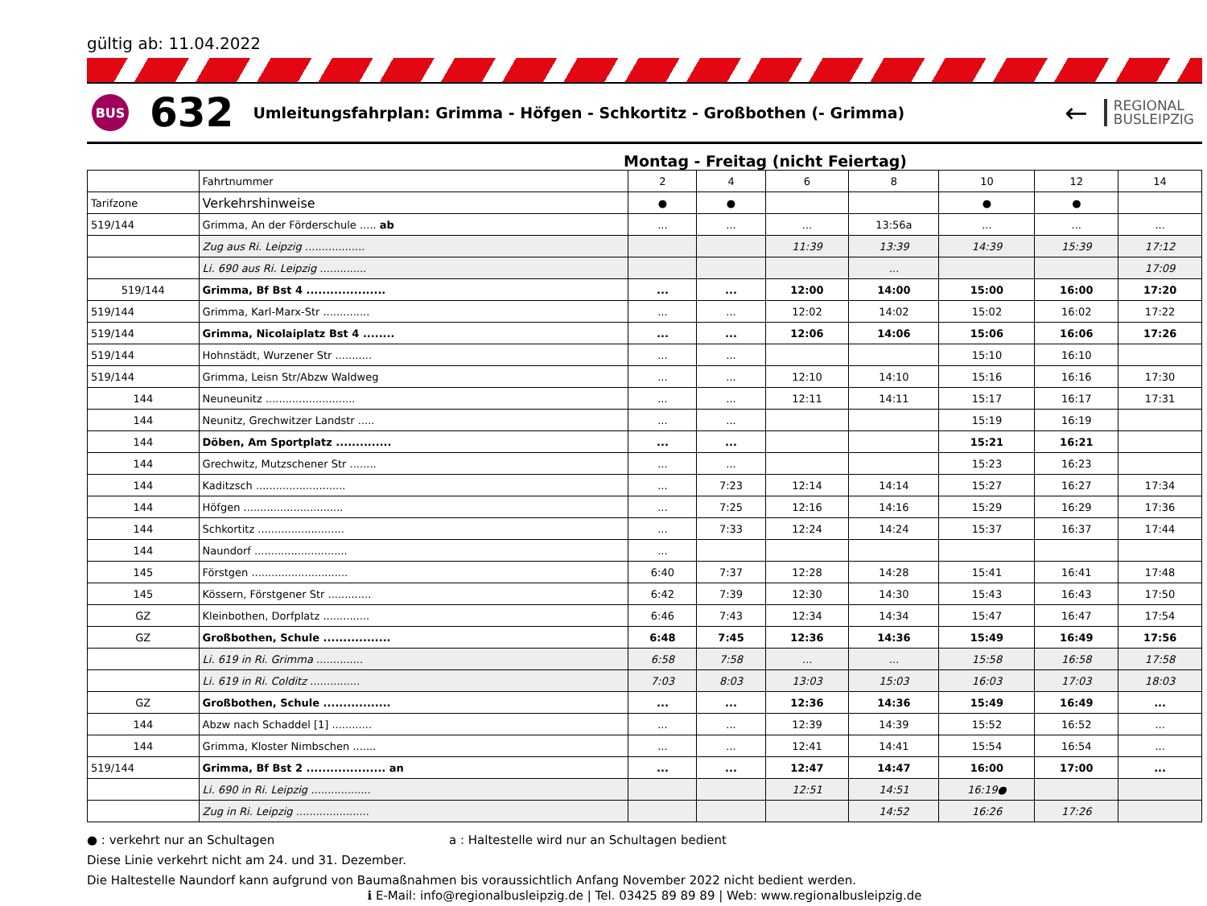gültig ab: 11.04.2022
BUS
632
Umleitungsfahrplan: Grimma - Höfgen - Schkortitz - Großbothen (- Grimma)
←
REGIONAL
BUSLEIPZIG
Montag - Freitag (nicht Feiertag)
| | Fahrtnummer | 2 | 4 | 6 | 8 | 10 | 12 | 14 |
| Tarifzone | Verkehrshinweise | ● | ● | | | ● | ● | |
| 519/144 | Grimma, An der Förderschule ..... ab | ... | ... | ... | 13:56a | ... | ... | ... |
| | Zug aus Ri. Leipzig .................. | | | 11:39 | 13:39 | 14:39 | 15:39 | 17:12 |
| | Li. 690 aus Ri. Leipzig .............. | | | | ... | | | 17:09 |
| 519/144 | Grimma, Bf Bst 4 .................... | ... | ... | 12:00 | 14:00 | 15:00 | 16:00 | 17:20 |
| 519/144 | Grimma, Karl-Marx-Str .............. | ... | ... | 12:02 | 14:02 | 15:02 | 16:02 | 17:22 |
| 519/144 | Grimma, Nicolaiplatz Bst 4 ........ | ... | ... | 12:06 | 14:06 | 15:06 | 16:06 | 17:26 |
| 519/144 | Hohnstädt, Wurzener Str ........... | ... | ... | | | 15:10 | 16:10 | |
| 519/144 | Grimma, Leisn Str/Abzw Waldweg | ... | ... | 12:10 | 14:10 | 15:16 | 16:16 | 17:30 |
| 144 | Neuneunitz ........................... | ... | ... | 12:11 | 14:11 | 15:17 | 16:17 | 17:31 |
| 144 | Neunitz, Grechwitzer Landstr ..... | ... | ... | | | 15:19 | 16:19 | |
| 144 | Döben, Am Sportplatz .............. | ... | ... | | | 15:21 | 16:21 | |
| 144 | Grechwitz, Mutzschener Str ........ | ... | ... | | | 15:23 | 16:23 | |
| 144 | Kaditzsch ........................... | ... | 7:23 | 12:14 | 14:14 | 15:27 | 16:27 | 17:34 |
| 144 | Höfgen .............................. | ... | 7:25 | 12:16 | 14:16 | 15:29 | 16:29 | 17:36 |
| 144 | Schkortitz .......................... | ... | 7:33 | 12:24 | 14:24 | 15:37 | 16:37 | 17:44 |
| 144 | Naundorf ............................ | ... | | | | | | |
| 145 | Förstgen ............................. | 6:40 | 7:37 | 12:28 | 14:28 | 15:41 | 16:41 | 17:48 |
| 145 | Kössern, Förstgener Str ............. | 6:42 | 7:39 | 12:30 | 14:30 | 15:43 | 16:43 | 17:50 |
| GZ | Kleinbothen, Dorfplatz .............. | 6:46 | 7:43 | 12:34 | 14:34 | 15:47 | 16:47 | 17:54 |
| GZ | Großbothen, Schule ................. | 6:48 | 7:45 | 12:36 | 14:36 | 15:49 | 16:49 | 17:56 |
| | Li. 619 in Ri. Grimma .............. | 6:58 | 7:58 | ... | ... | 15:58 | 16:58 | 17:58 |
| | Li. 619 in Ri. Colditz ............... | 7:03 | 8:03 | 13:03 | 15:03 | 16:03 | 17:03 | 18:03 |
| GZ | Großbothen, Schule ................. | ... | ... | 12:36 | 14:36 | 15:49 | 16:49 | ... |
| 144 | Abzw nach Schaddel [1] ............ | ... | ... | 12:39 | 14:39 | 15:52 | 16:52 | ... |
| 144 | Grimma, Kloster Nimbschen ....... | ... | ... | 12:41 | 14:41 | 15:54 | 16:54 | ... |
| 519/144 | Grimma, Bf Bst 2 .................... an | ... | ... | 12:47 | 14:47 | 16:00 | 17:00 | ... |
| | Li. 690 in Ri. Leipzig .................. | | | 12:51 | 14:51 | 16:19● | | |
| | Zug in Ri. Leipzig ...................... | | | | 14:52 | 16:26 | 17:26 | |
● : verkehrt nur an Schultagen a : Haltestelle wird nur an Schultagen bedient
Diese Linie verkehrt nicht am 24. und 31. Dezember.
Die Haltestelle Naundorf kann aufgrund von Baumaßnahmen bis voraussichtlich Anfang November 2022 nicht bedient werden.
ℹ E-Mail: info@regionalbusleipzig.de | Tel. 03425 89 89 89 | Web: www.regionalbusleipzig.de